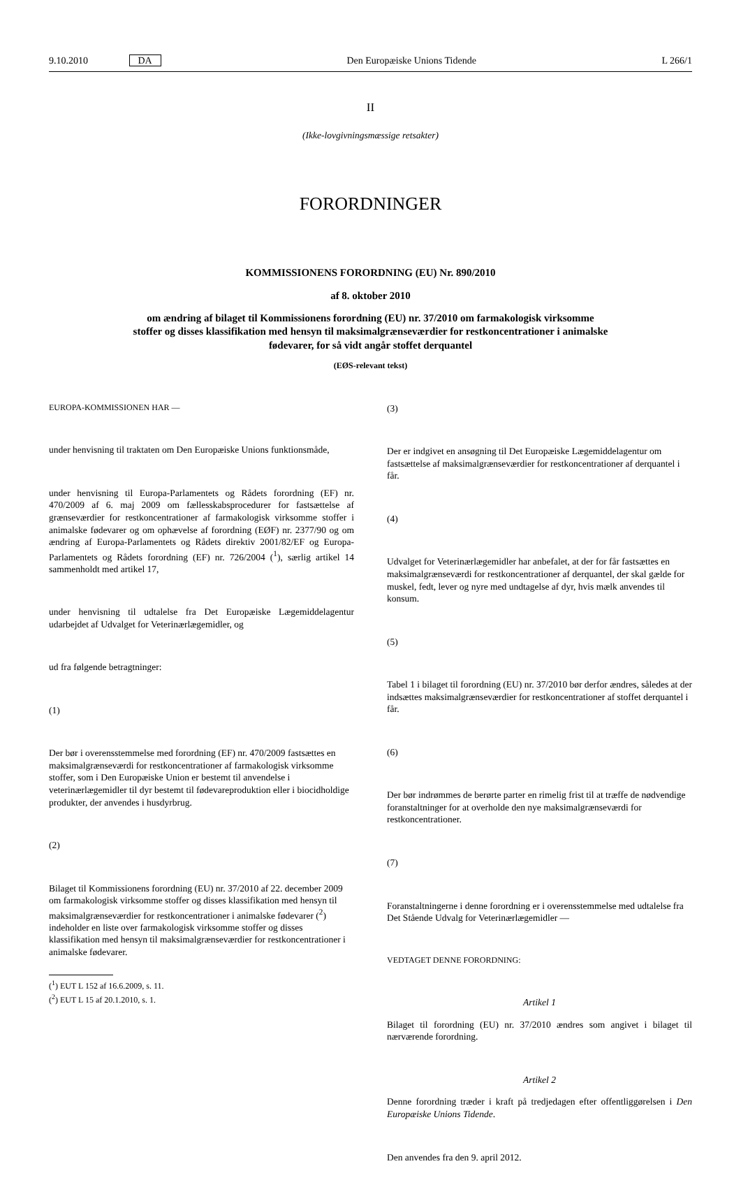9.10.2010 DA Den Europæiske Unions Tidende L 266/1
II
(Ikke-lovgivningsmæssige retsakter)
FORORDNINGER
KOMMISSIONENS FORORDNING (EU) Nr. 890/2010
af 8. oktober 2010
om ændring af bilaget til Kommissionens forordning (EU) nr. 37/2010 om farmakologisk virksomme stoffer og disses klassifikation med hensyn til maksimalgrænseværdier for restkoncentrationer i animalske fødevarer, for så vidt angår stoffet derquantel
(EØS-relevant tekst)
EUROPA-KOMMISSIONEN HAR —
under henvisning til traktaten om Den Europæiske Unions funktionsmåde,
under henvisning til Europa-Parlamentets og Rådets forordning (EF) nr. 470/2009 af 6. maj 2009 om fællesskabsprocedurer for fastsættelse af grænseværdier for restkoncentrationer af farmakologisk virksomme stoffer i animalske fødevarer og om ophævelse af forordning (EØF) nr. 2377/90 og om ændring af Europa-Parlamentets og Rådets direktiv 2001/82/EF og Europa-Parlamentets og Rådets forordning (EF) nr. 726/2004 (<sup>1</sup>), særlig artikel 14 sammenholdt med artikel 17,
under henvisning til udtalelse fra Det Europæiske Lægemiddelagentur udarbejdet af Udvalget for Veterinærlægemidler, og
ud fra følgende betragtninger:
(1)
Der bør i overensstemmelse med forordning (EF) nr. 470/2009 fastsættes en maksimalgrænseværdi for restkoncentrationer af farmakologisk virksomme stoffer, som i Den Europæiske Union er bestemt til anvendelse i veterinærlægemidler til dyr bestemt til fødevareproduktion eller i biocidholdige produkter, der anvendes i husdyrbrug.
(2)
Bilaget til Kommissionens forordning (EU) nr. 37/2010 af 22. december 2009 om farmakologisk virksomme stoffer og disses klassifikation med hensyn til maksimalgrænseværdier for restkoncentrationer i animalske fødevarer (<sup>2</sup>) indeholder en liste over farmakologisk virksomme stoffer og disses klassifikation med hensyn til maksimalgrænseværdier for restkoncentrationer i animalske fødevarer.
(<sup>1</sup>) EUT L 152 af 16.6.2009, s. 11.
(<sup>2</sup>) EUT L 15 af 20.1.2010, s. 1.
(3)
Der er indgivet en ansøgning til Det Europæiske Lægemiddelagentur om fastsættelse af maksimalgrænseværdier for restkoncentrationer af derquantel i får.
(4)
Udvalget for Veterinærlægemidler har anbefalet, at der for får fastsættes en maksimalgrænseværdi for restkoncentrationer af derquantel, der skal gælde for muskel, fedt, lever og nyre med undtagelse af dyr, hvis mælk anvendes til konsum.
(5)
Tabel 1 i bilaget til forordning (EU) nr. 37/2010 bør derfor ændres, således at der indsættes maksimalgrænseværdier for restkoncentrationer af stoffet derquantel i får.
(6)
Der bør indrømmes de berørte parter en rimelig frist til at træffe de nødvendige foranstaltninger for at overholde den nye maksimalgrænseværdi for restkoncentrationer.
(7)
Foranstaltningerne i denne forordning er i overensstemmelse med udtalelse fra Det Stående Udvalg for Veterinærlægemidler —
VEDTAGET DENNE FORORDNING:
Artikel 1
Bilaget til forordning (EU) nr. 37/2010 ændres som angivet i bilaget til nærværende forordning.
Artikel 2
Denne forordning træder i kraft på tredjedagen efter offentliggørelsen i Den Europæiske Unions Tidende.
Den anvendes fra den 9. april 2012.